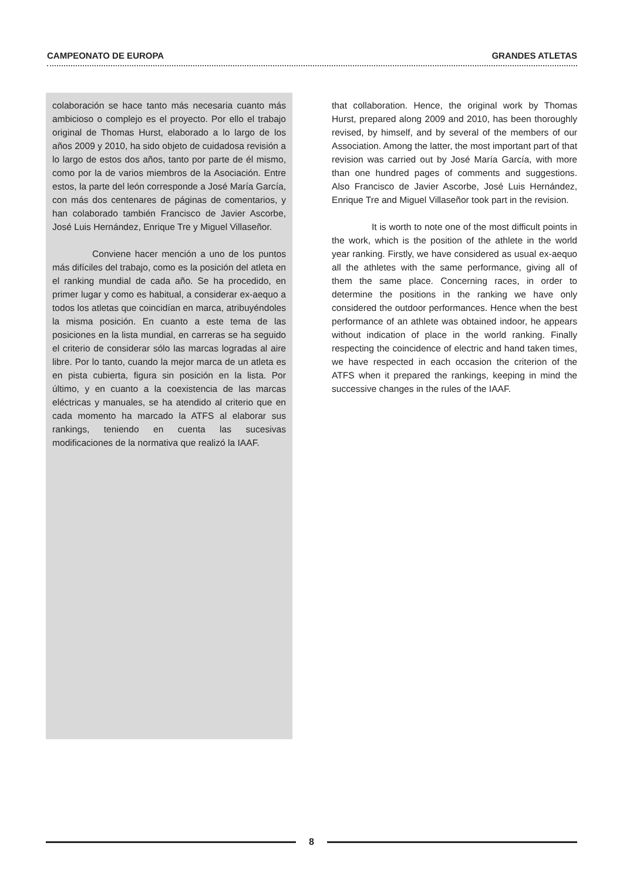CAMPEONATO DE EUROPA GRANDES ATLETAS
colaboración se hace tanto más necesaria cuanto más ambicioso o complejo es el proyecto. Por ello el trabajo original de Thomas Hurst, elaborado a lo largo de los años 2009 y 2010, ha sido objeto de cuidadosa revisión a lo largo de estos dos años, tanto por parte de él mismo, como por la de varios miembros de la Asociación. Entre estos, la parte del león corresponde a José María García, con más dos centenares de páginas de comentarios, y han colaborado también Francisco de Javier Ascorbe, José Luis Hernández, Enrique Tre y Miguel Villaseñor.
Conviene hacer mención a uno de los puntos más difíciles del trabajo, como es la posición del atleta en el ranking mundial de cada año. Se ha procedido, en primer lugar y como es habitual, a considerar ex-aequo a todos los atletas que coincidían en marca, atribuyéndoles la misma posición. En cuanto a este tema de las posiciones en la lista mundial, en carreras se ha seguido el criterio de considerar sólo las marcas logradas al aire libre. Por lo tanto, cuando la mejor marca de un atleta es en pista cubierta, figura sin posición en la lista. Por último, y en cuanto a la coexistencia de las marcas eléctricas y manuales, se ha atendido al criterio que en cada momento ha marcado la ATFS al elaborar sus rankings, teniendo en cuenta las sucesivas modificaciones de la normativa que realizó la IAAF.
that collaboration. Hence, the original work by Thomas Hurst, prepared along 2009 and 2010, has been thoroughly revised, by himself, and by several of the members of our Association. Among the latter, the most important part of that revision was carried out by José María García, with more than one hundred pages of comments and suggestions. Also Francisco de Javier Ascorbe, José Luis Hernández, Enrique Tre and Miguel Villaseñor took part in the revision.
It is worth to note one of the most difficult points in the work, which is the position of the athlete in the world year ranking. Firstly, we have considered as usual ex-aequo all the athletes with the same performance, giving all of them the same place. Concerning races, in order to determine the positions in the ranking we have only considered the outdoor performances. Hence when the best performance of an athlete was obtained indoor, he appears without indication of place in the world ranking. Finally respecting the coincidence of electric and hand taken times, we have respected in each occasion the criterion of the ATFS when it prepared the rankings, keeping in mind the successive changes in the rules of the IAAF.
8